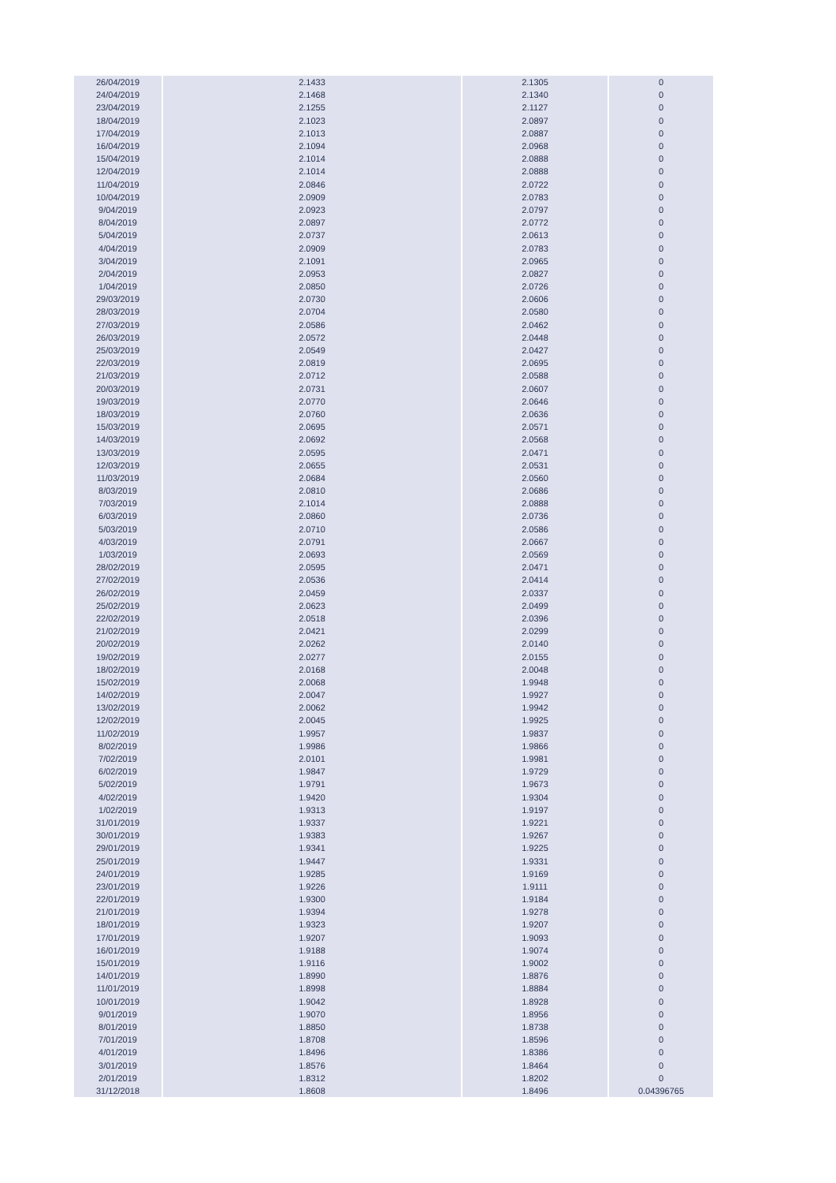| 26/04/2019 | 2.1433 | 2.1305 | 0 |
| 24/04/2019 | 2.1468 | 2.1340 | 0 |
| 23/04/2019 | 2.1255 | 2.1127 | 0 |
| 18/04/2019 | 2.1023 | 2.0897 | 0 |
| 17/04/2019 | 2.1013 | 2.0887 | 0 |
| 16/04/2019 | 2.1094 | 2.0968 | 0 |
| 15/04/2019 | 2.1014 | 2.0888 | 0 |
| 12/04/2019 | 2.1014 | 2.0888 | 0 |
| 11/04/2019 | 2.0846 | 2.0722 | 0 |
| 10/04/2019 | 2.0909 | 2.0783 | 0 |
| 9/04/2019 | 2.0923 | 2.0797 | 0 |
| 8/04/2019 | 2.0897 | 2.0772 | 0 |
| 5/04/2019 | 2.0737 | 2.0613 | 0 |
| 4/04/2019 | 2.0909 | 2.0783 | 0 |
| 3/04/2019 | 2.1091 | 2.0965 | 0 |
| 2/04/2019 | 2.0953 | 2.0827 | 0 |
| 1/04/2019 | 2.0850 | 2.0726 | 0 |
| 29/03/2019 | 2.0730 | 2.0606 | 0 |
| 28/03/2019 | 2.0704 | 2.0580 | 0 |
| 27/03/2019 | 2.0586 | 2.0462 | 0 |
| 26/03/2019 | 2.0572 | 2.0448 | 0 |
| 25/03/2019 | 2.0549 | 2.0427 | 0 |
| 22/03/2019 | 2.0819 | 2.0695 | 0 |
| 21/03/2019 | 2.0712 | 2.0588 | 0 |
| 20/03/2019 | 2.0731 | 2.0607 | 0 |
| 19/03/2019 | 2.0770 | 2.0646 | 0 |
| 18/03/2019 | 2.0760 | 2.0636 | 0 |
| 15/03/2019 | 2.0695 | 2.0571 | 0 |
| 14/03/2019 | 2.0692 | 2.0568 | 0 |
| 13/03/2019 | 2.0595 | 2.0471 | 0 |
| 12/03/2019 | 2.0655 | 2.0531 | 0 |
| 11/03/2019 | 2.0684 | 2.0560 | 0 |
| 8/03/2019 | 2.0810 | 2.0686 | 0 |
| 7/03/2019 | 2.1014 | 2.0888 | 0 |
| 6/03/2019 | 2.0860 | 2.0736 | 0 |
| 5/03/2019 | 2.0710 | 2.0586 | 0 |
| 4/03/2019 | 2.0791 | 2.0667 | 0 |
| 1/03/2019 | 2.0693 | 2.0569 | 0 |
| 28/02/2019 | 2.0595 | 2.0471 | 0 |
| 27/02/2019 | 2.0536 | 2.0414 | 0 |
| 26/02/2019 | 2.0459 | 2.0337 | 0 |
| 25/02/2019 | 2.0623 | 2.0499 | 0 |
| 22/02/2019 | 2.0518 | 2.0396 | 0 |
| 21/02/2019 | 2.0421 | 2.0299 | 0 |
| 20/02/2019 | 2.0262 | 2.0140 | 0 |
| 19/02/2019 | 2.0277 | 2.0155 | 0 |
| 18/02/2019 | 2.0168 | 2.0048 | 0 |
| 15/02/2019 | 2.0068 | 1.9948 | 0 |
| 14/02/2019 | 2.0047 | 1.9927 | 0 |
| 13/02/2019 | 2.0062 | 1.9942 | 0 |
| 12/02/2019 | 2.0045 | 1.9925 | 0 |
| 11/02/2019 | 1.9957 | 1.9837 | 0 |
| 8/02/2019 | 1.9986 | 1.9866 | 0 |
| 7/02/2019 | 2.0101 | 1.9981 | 0 |
| 6/02/2019 | 1.9847 | 1.9729 | 0 |
| 5/02/2019 | 1.9791 | 1.9673 | 0 |
| 4/02/2019 | 1.9420 | 1.9304 | 0 |
| 1/02/2019 | 1.9313 | 1.9197 | 0 |
| 31/01/2019 | 1.9337 | 1.9221 | 0 |
| 30/01/2019 | 1.9383 | 1.9267 | 0 |
| 29/01/2019 | 1.9341 | 1.9225 | 0 |
| 25/01/2019 | 1.9447 | 1.9331 | 0 |
| 24/01/2019 | 1.9285 | 1.9169 | 0 |
| 23/01/2019 | 1.9226 | 1.9111 | 0 |
| 22/01/2019 | 1.9300 | 1.9184 | 0 |
| 21/01/2019 | 1.9394 | 1.9278 | 0 |
| 18/01/2019 | 1.9323 | 1.9207 | 0 |
| 17/01/2019 | 1.9207 | 1.9093 | 0 |
| 16/01/2019 | 1.9188 | 1.9074 | 0 |
| 15/01/2019 | 1.9116 | 1.9002 | 0 |
| 14/01/2019 | 1.8990 | 1.8876 | 0 |
| 11/01/2019 | 1.8998 | 1.8884 | 0 |
| 10/01/2019 | 1.9042 | 1.8928 | 0 |
| 9/01/2019 | 1.9070 | 1.8956 | 0 |
| 8/01/2019 | 1.8850 | 1.8738 | 0 |
| 7/01/2019 | 1.8708 | 1.8596 | 0 |
| 4/01/2019 | 1.8496 | 1.8386 | 0 |
| 3/01/2019 | 1.8576 | 1.8464 | 0 |
| 2/01/2019 | 1.8312 | 1.8202 | 0 |
| 31/12/2018 | 1.8608 | 1.8496 | 0.04396765 |